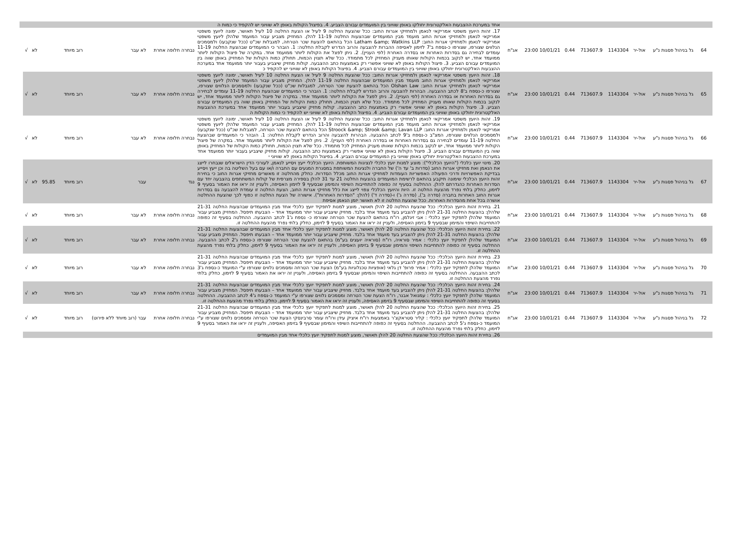| | | | | | | | | | אחד במערכת ההצבעות האלקטרונית יחולקו באופן שוויוני בין המועמדים עבורם הצביע. 4. בפיצול הקולות באופן לא שוויוני יש להקפיד כי כמות ה | | | | | | | | |
| 64 | גל בניהול פסגות נ"ע | אול-יר | 1143304 | 713607.9 | 0.44 | 10/01/21 23:00 | אג"ח | | 17. זהות היועץ משפטי אמריקאי לנאמן ולמחזיקי אגרות החוב: ככל שהצעת החלטה 9 לעיל או הצעת החלטה 10 לעיל תאושר, ימונה ליועץ משפטי אמריקאי לנאמן ולמחזיקי אגרות החוב מועמד מבין המועמדים שבהצעות החלטה 11-19 להלן. המחזיק מצביע עבור המועמד שלהלן ליועץ משפטי אמריקאי לנאמן ולמחזיקי אגרות החוב: Latham &amp; Watkins LLP הכל בהתאם להצעת שכר הטרחה, למגבלות שכ"ט (ככל שנקבעו) ולמסמכים הנלווים שצורפו, שצורפו כ-נספח ב'7 לזימון לאסיפה ההברות להצבעה והרוב הנדרש לקבלת החלטה: 1. הובהר כי המועמדים שבהצעת החלטה 11-19 עומדים לבחירה גם בסדרות האחרות או בסדרה האחרת (לפי העניין). 2. ניתן לפצל את הקולות ליותר ממועמד אחד. במקרה של פיצול הקולות ליותר ממועמד אחד, יש לנקוב בכמות הקולות שאותו מעניק המחזיק לכל מתמודד. ככל שלא תצוין הכמות, תחולק כמות הקולות של המחזיק באופן שווה בין המועמדים עבורם הצביע. 3. פיצול הקולות באופן לא שוויוני אפשרי רק באמצעות כתב ההצבעה. קולות מחזיק שיצביע בעבור יותר ממועמד אחד במערכת ההצבעות האלקטרונית יחולקו באופן שוויוני בין המועמדים עבורם הצביע. 4. בפיצול הקולות באופן לא שוויוני יש להקפיד כ | נבחרה חלופה אחרת | לא עבר | רוב מיוחד | | | לא | √ | |
| 65 | גל בניהול פסגות נ"ע | אול-יר | 1143304 | 713607.9 | 0.44 | 10/01/21 23:00 | אג"ח | | 18. זהות היועץ משפטי אמריקאי לנאמן ולמחזיקי אגרות החוב: ככל שהצעת החלטה 9 לעיל או הצעת החלטה 10 לעיל תאושר, ימונה ליועץ משפטי אמריקאי לנאמן ולמחזיקי אגרות החוב מועמד מבין המועמדים שבהצעות החלטה 11-19 להלן. המחזיק מצביע עבור המועמד שלהלן ליועץ משפטי אמריקאי לנאמן ולמחזיקי אגרות החוב: Olshan Law הכל בהתאם להצעת שכר הטרחה, למגבלות שכ"ט (ככל שנקבעו) ולמסמכים הנלווים שצורפו, שצורפו כ-נספח ב'8 לכתב ההצבעה. הבהרות להצבעה והרוב הנדרש לקבלת החלטה: 1. הובהר כי המועמדים שבהצעת החלטה 11-19 עומדים לבחירה גם בסדרות האחרות או בסדרה האחרת (לפי העניין). 2. ניתן לפצל את הקולות ליותר ממועמד אחד. במקרה של פיצול הקולות ליותר ממועמד אחד, יש לנקוב בכמות הקולות שאותו מעניק המחזיק לכל מתמודד. ככל שלא תצוין הכמות, תחולק כמות הקולות של המחזיק באופן שווה בין המועמדים עבורם הצביע. 3. פיצול הקולות באופן לא שוויוני אפשרי רק באמצעות כתב ההצבעה. קולות מחזיק שיצביע בעבור יותר ממועמד אחד במערכת ההצבעות האלקטרונית יחולקו באופן שוויוני בין המועמדים עבורם הצביע. 4. בפיצול הקולות באופן לא שוויוני יש להקפיד כי כמות הקולות ה | נבחרה חלופה אחרת | לא עבר | רוב מיוחד | | | לא | √ | |
| 66 | גל בניהול פסגות נ"ע | אול-יר | 1143304 | 713607.9 | 0.44 | 10/01/21 23:00 | אג"ח | | 19. זהות היועץ משפטי אמריקאי לנאמן ולמחזיקי אגרות החוב: ככל שהצעת החלטה 9 לעיל או הצעת החלטה 10 לעיל תאושר, ימונה ליועץ משפטי אמריקאי לנאמן ולמחזיקי אגרות החוב מועמד מבין המועמדים שבהצעות החלטה 11-19 להלן. המחזיק מצביע עבור המועמד שלהלן ליועץ משפטי אמריקאי לנאמן ולמחזיקי אגרות החוב: Stroock &amp; Strook &amp; Lavan LLP הכל בהתאם להצעת שכר הטרחה, למגבלות שכ"ט (ככל שנקבעו) ולמסמכים הנלווים שצורפו, המצ"ב כ-נספח ב'9 לכתב ההצבעה. הבהרות להצבעה והרוב הנדרש לקבלת החלטה: 1. הובהר כי המועמדים שבהצעת החלטה 11-19 עומדים לבחירה גם בסדרות האחרות או בסדרה האחרת (לפי העניין). 2. ניתן לפצל את הקולות ליותר ממועמד אחד. במקרה של פיצול הקולות ליותר ממועמד אחד, יש לנקוב בכמות הקולות שאותו מעניק המחזיק לכל מתמודד. ככל שלא תצוין הכמות, תחולק כמות הקולות של המחזיק באופן שווה בין המועמדים עבורם הצביע. 3. פיצול הקולות באופן לא שוויוני אפשרי רק באמצעות כתב ההצבעה. קולות מחזיק שיצביע בעבור יותר ממועמד אחד במערכת ההצבעות האלקטרונית יחולקו באופן שוויוני בין המועמדים עבורם הצביע. 4. בפיצול הקולות באופן לא שוויוני י | נבחרה חלופה אחרת | לא עבר | רוב מיוחד | | | לא | √ | |
| 67 | גל בניהול פסגות נ"ע | אול-יר | 1143304 | 713607.9 | 0.44 | 10/01/21 23:00 | אג"ח | | 20. מינוי יועץ כלכלי ("היועץ הכלכלי"): מוצע למנות יועץ כלכלי לנציגות המשותפת. היועץ הכלכלי ייעץ ויסייע לנאמן, לעורכי הדין הישראלים שנבחרו לייצג את הנאמן ואת מחזיקי אגרות החוב (סדרות ב' עד ה') של החברה ולנציגות המשותפת במסגרת המגעים עם החברה ו/או עם בעל השליטה בה וכן ייעץ ויסייע בבדיקת האפשרויות ודרכי הפעולה האפשריות העומדות למחזיקי אגרות החוב מכלל הסדרות. כחלק מהחלטה זו מאשרים מחזיקי אגרות החוב כי בחירת זהות היועץ הכלכלי שימונה תיקבע בהתאם לרשימת המועמדים בהצעות החלטה 21 עד 31 להלן בספירה מצרפית של קולות המשתתפים בהצבעה יחד עם הסדרות האחרות כהגדרתם להלן. ההחלטה בסעיף זה כפופה להתחייבות השיפוי והמימון שבסעיף 9 לזימון האסיפה, ולעניין זה יראו את האמור בסעיף 9 לזימון, כחלק בלתי נפרד מהצעת החלטה זו. היות והיועץ הכלכלי צפוי לייצג את כלל מחזיקי אגרות החוב, הצעת החלטה זו עומדת להצבעה גם בסדרות אגרות החוב האחרות בחברה (סדרה ב'), (סדרה ג') ו-(סדרה ד') (להלן: "הסדרות האחרות"). אישורה של הצעת החלטה זו כפוף לכך שהצעת ההחלטה אושרה בכל אחת מהסדרות האחרות. ככל שהצעת החלטה זו לא תאושר יזמן הנאמן אסיפת | נגד | עבר | רוב מיוחד | | 95.85 | לא | √ | |
| 68 | גל בניהול פסגות נ"ע | אול-יר | 1143304 | 713607.9 | 0.44 | 10/01/21 23:00 | אג"ח | | 21. בחירת זהות היועץ הכלכלי: ככל שהצעת החלטה 20 להלן תאושר, מוצע למנות לתפקיד יועץ כלכלי אחד מבין המועמדים שבהצעות החלטה 21-31 שלהלן: בהצעות החלטה 21-31 להלן ניתן להצביע בעד מועמד אחד בלבד. מחזיק שיצביע עבור יותר ממועמד אחד – הצבעתו תיפסל. המחזיק מצביע עבור המועמד שלהלן לתפקיד יועץ כלכלי : אבי זיגלמן, רו"ח בהתאם להצעת שכר הטרחה שצורפו כ- נספח ג'1 לכתב ההצבעה. ההחלטה בסעיף זה כפופה להתחייבות השיפוי והמימון שבסעיף 9 בזימון האסיפה, ולעניין זה יראו את האמור בסעיף 9 לזימון, כחלק בלתי נפרד מהצעת ההחלטה זו. | נבחרה חלופה אחרת | לא עבר | רוב מיוחד | | | לא | √ | |
| 69 | גל בניהול פסגות נ"ע | אול-יר | 1143304 | 713607.9 | 0.44 | 10/01/21 23:00 | אג"ח | | 22. בחירת זהות היועץ הכלכלי: ככל שהצעת החלטה 20 להלן תאושר, מוצע למנות לתפקיד יועץ כלכלי אחד מבין המועמדים שבהצעות החלטה 21-31 שלהלן: בהצעות החלטה 21-31 להלן ניתן להצביע בעד מועמד אחד בלבד. מחזיק שיצביע עבור יותר ממועמד אחד – הצבעתו תיפסל. המחזיק מצביע עבור המועמד שלהלן לתפקיד יועץ כלכלי : אמיר סוראיה, רו"ח (סוראיה יועצים בע"מ) בהתאם להצעת שכר הטרחה שצורפו כ-נספח ג'2 לכתב ההצבעה. ההחלטה בסעיף זה כפופה להתחייבות השיפוי והמימון שבסעיף 9 בזימון האסיפה, ולעניין זה יראו את האמור בסעיף 9 לזימון, כחלק בלתי נפרד מהצעת ההחלטה זו. | נבחרה חלופה אחרת | לא עבר | רוב מיוחד | | | לא | √ | |
| 70 | גל בניהול פסגות נ"ע | אול-יר | 1143304 | 713607.9 | 0.44 | 10/01/21 23:00 | אג"ח | | 23. בחירת זהות היועץ הכלכלי: ככל שהצעת החלטה 20 להלן תאושר, מוצע למנות לתפקיד יועץ כלכלי אחד מבין המועמדים שבהצעות החלטה 21-31 שלהלן: בהצעות החלטה 21-31 להלן ניתן להצביע בעד מועמד אחד בלבד. מחזיק שיצביע עבור יותר ממועמד אחד – הצבעתו תיפסל. המחזיק מצביע עבור המועמד שלהלן לתפקיד יועץ כלכלי : אמיר פרופ' דן גלאי (אופציות טכנלוגיות בע"מ) הצעת שכר הטרחה ומסמכים נלווים שצורפו ע"י המועמד כ-נספח ג'3 לכתב ההצבעה. ההחלטה בסעיף זה כפופה להתחייבות השיפוי והמימון שבסעיף 9 בזימון האסיפה, ולעניין זה יראו את האמור בסעיף 9 לזימון, כחלק בלתי נפרד מהצעת ההחלטה זו. | נבחרה חלופה אחרת | לא עבר | רוב מיוחד | | | לא | √ | |
| 71 | גל בניהול פסגות נ"ע | אול-יר | 1143304 | 713607.9 | 0.44 | 10/01/21 23:00 | אג"ח | | 24. בחירת זהות היועץ הכלכלי: ככל שהצעת החלטה 20 להלן תאושר, מוצע למנות לתפקיד יועץ כלכלי אחד מבין המועמדים שבהצעות החלטה 21-31 שלהלן: בהצעות החלטה 21-31 להלן ניתן להצביע בעד מועמד אחד בלבד. מחזיק שיצביע עבור יותר ממועמד אחד – הצבעתו תיפסל. המחזיק מצביע עבור המועמד שלהלן לתפקיד יועץ כלכלי : עמנואל אבנר, רו"ח הצעת שכר הטרחה ומסמכים נלווים שצורפו ע"י המועמד כ-נספח ג'4 לכתב ההצבעה. ההחלטה בסעיף זה כפופה להתחייבות השיפוי והמימון שבסעיף 9 בזימון האסיפה, ולעניין זה יראו את האמור בסעיף 9 לזימון, כחלק בלתי נפרד מהצעת ההחלטה זו. | נבחרה חלופה אחרת | לא עבר | רוב מיוחד | | | לא | √ | |
| 72 | גל בניהול פסגות נ"ע | אול-יר | 1143304 | 713607.9 | 0.44 | 10/01/21 23:00 | אג"ח | | 25. בחירת זהות היועץ הכלכלי: ככל שהצעת החלטה 20 להלן תאושר, מוצע למנות לתפקיד יועץ כלכלי אחד מבין המועמדים שבהצעות החלטה 21-31 שלהלן: בהצעות החלטה 21-31 להלן ניתן להצביע בעד מועמד אחד בלבד. מחזיק שיצביע עבור יותר ממועמד אחד – הצבעתו תיפסל. המחזיק מצביע עבור המועמד שלהלן לתפקיד יועץ כלכלי : קליר סטראקצ'ר באמצעות רו"ח איציק עידן ורו"ח עומר סרבינסקי הצעת שכר הטרחה ומסמכים נלווים שצורפו ע"י המועמד כ-נספח ג'5 לכתב ההצבעה. ההחלטה בסעיף זה כפופה להתחייבות השיפוי והמימון שבסעיף 9 בזימון האסיפה, ולעניין זה יראו את האמור בסעיף 9 לזימון, כחלק בלתי נפרד מהצעת ההחלטה זו. | נבחרה חלופה אחרת | עבר (רוב מיוחד ללא פירוט) | רוב מיוחד | | | לא | √ | |
| | | | | | | | | | 26. בחירת זהות היועץ הכלכלי: ככל שהצעת החלטה 20 להלן תאושר, מוצע למנות לתפקיד יועץ כלכלי אחד מבין המועמדים | | | | | | | | |